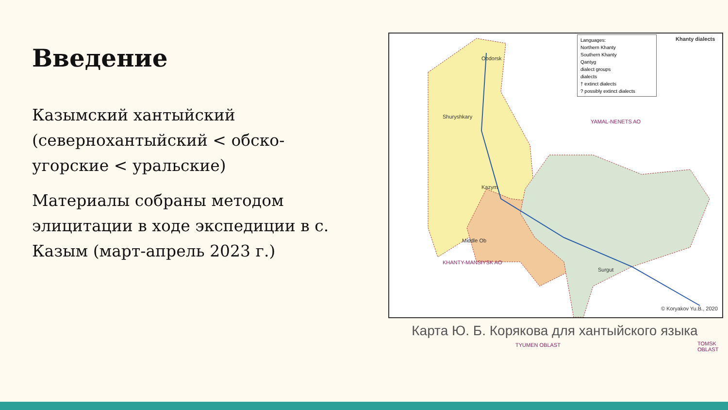Введение
Казымский хантыйский (севернохантыйский < обско-угорские < уральские)
Материалы собраны методом элицитации в ходе экспедиции в с. Казым (март-апрель 2023 г.)
Languages:
Northern Khanty
Southern Khanty
Qantyg
dialect groups
dialects
† extinct dialects
? possibly extinct dialects
Khanty dialects
Obdorsk
Shuryshkary
Kazym
Middle Ob
Surgut
© Koryakov Yu.B., 2020
YAMAL-NENETS AO
KHANTY-MANSIYSK AO
TYUMEN OBLAST TOMSK OBLAST
Карта Ю. Б. Корякова для хантыйского языка